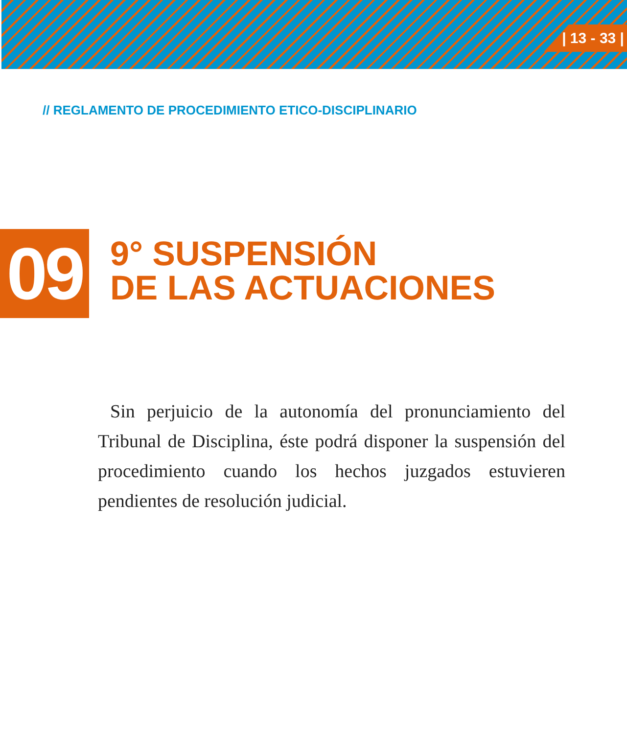| 13 - 33 |
// REGLAMENTO DE PROCEDIMIENTO ETICO-DISCIPLINARIO
09
9° SUSPENSIÓN
DE LAS ACTUACIONES
Sin perjuicio de la autonomía del pronunciamiento del Tribunal de Disciplina, éste podrá disponer la suspensión del procedimiento cuando los hechos juzgados estuvieren pendientes de resolución judicial.